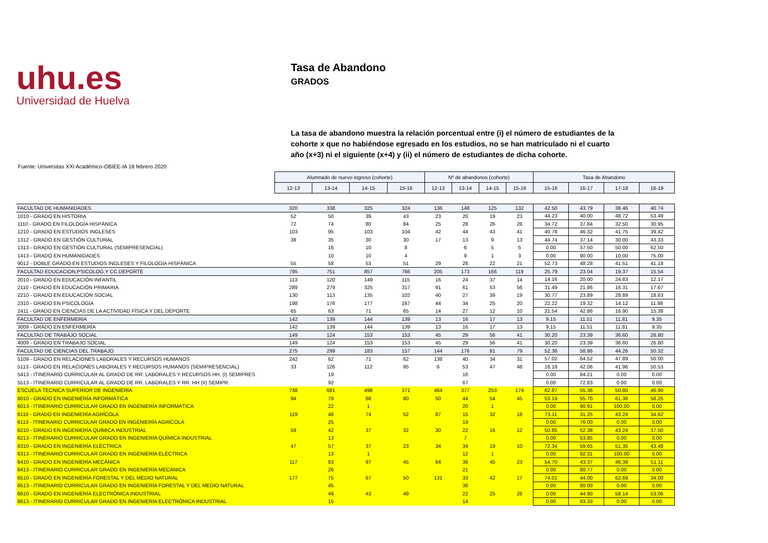uhu.es
Universidad de Huelva
Tasa de Abandono
GRADOS
La tasa de abandono muestra la relación porcentual entre (i) el número de estudiantes de la cohorte x que no habiéndose egresado en los estudios, no se han matriculado ni el cuarto año (x+3) ni el siguiente (x+4) y (ii) el número de estudiantes de dicha cohorte.
Fuente: Universitas XXI Académico-OBIEE-IA 18 febrero 2020
| | Alumnado de nuevo ingreso (cohorte) | | | | Nº de abandonos (cohorte) | | | | Tasa de Abandono | | | |
| | 12-13 | 13-14 | 14-15 | 15-16 | 12-13 | 13-14 | 14-15 | 15-16 | 15-16 | 16-17 | 17-18 | 18-19 |
| FACULTAD DE HUMANIDADES | 320 | 338 | 325 | 324 | 136 | 148 | 125 | 132 | 42.50 | 43.79 | 38.46 | 40.74 |
| 1010 - GRADO EN HISTORIA | 52 | 50 | 39 | 43 | 23 | 20 | 19 | 23 | 44.23 | 40.00 | 48.72 | 53.49 |
| 1110 - GRADO EN FILOLOGÍA HISPÁNICA | 72 | 74 | 80 | 84 | 25 | 28 | 26 | 26 | 34.72 | 37.84 | 32.50 | 30.95 |
| 1210 - GRADO EN ESTUDIOS INGLESES | 103 | 95 | 103 | 104 | 42 | 44 | 43 | 41 | 40.78 | 46.32 | 41.75 | 39.42 |
| 1312 - GRADO EN GESTIÓN CULTURAL | 38 | 35 | 30 | 30 | 17 | 13 | 9 | 13 | 44.74 | 37.14 | 30.00 | 43.33 |
| 1313 - GRADO EN GESTIÓN CULTURAL (SEMIPRESENCIAL) | | 16 | 10 | 8 | | 6 | 5 | 5 | 0.00 | 37.50 | 50.00 | 62.50 |
| 1413 - GRADO EN HUMANIDADES | | 10 | 10 | 4 | | 9 | 1 | 3 | 0.00 | 90.00 | 10.00 | 75.00 |
| 9012 - DOBLE GRADO EN ESTUDIOS INGLESES Y FILOLOGÍA HISPÁNICA | 55 | 58 | 53 | 51 | 29 | 28 | 22 | 21 | 52.73 | 48.28 | 41.51 | 41.18 |
| FACULTAD EDUCACION,PSICOLOG.Y CC.DEPORTE | 795 | 751 | 857 | 766 | 205 | 173 | 166 | 119 | 25.79 | 23.04 | 19.37 | 15.54 |
| 2010 - GRADO EN EDUCACIÓN INFANTIL | 113 | 120 | 149 | 115 | 16 | 24 | 37 | 14 | 14.16 | 20.00 | 24.83 | 12.17 |
| 2110 - GRADO EN EDUCACIÓN PRIMARIA | 289 | 279 | 325 | 317 | 91 | 61 | 53 | 56 | 31.49 | 21.86 | 16.31 | 17.67 |
| 2210 - GRADO EN EDUCACIÓN SOCIAL | 130 | 113 | 135 | 102 | 40 | 27 | 39 | 19 | 30.77 | 23.89 | 28.89 | 18.63 |
| 2310 - GRADO EN PSICOLOGÍA | 198 | 176 | 177 | 167 | 44 | 34 | 25 | 20 | 22.22 | 19.32 | 14.12 | 11.98 |
| 2411 - GRADO EN CIENCIAS DE LA ACTIVIDAD FÍSICA Y DEL DEPORTE | 65 | 63 | 71 | 65 | 14 | 27 | 12 | 10 | 21.54 | 42.86 | 16.90 | 15.38 |
| FACULTAD DE ENFERMERIA | 142 | 139 | 144 | 139 | 13 | 16 | 17 | 13 | 9.15 | 11.51 | 11.81 | 9.35 |
| 3009 - GRADO EN ENFERMERÍA | 142 | 139 | 144 | 139 | 13 | 16 | 17 | 13 | 9.15 | 11.51 | 11.81 | 9.35 |
| FACULTAD DE TRABAJO SOCIAL | 149 | 124 | 153 | 153 | 45 | 29 | 56 | 41 | 30.20 | 23.39 | 36.60 | 26.80 |
| 4009 - GRADO EN TRABAJO SOCIAL | 149 | 124 | 153 | 153 | 45 | 29 | 56 | 41 | 30.20 | 23.39 | 36.60 | 26.80 |
| FACULTAD DE CIENCIAS DEL TRABAJO | 275 | 299 | 183 | 157 | 144 | 176 | 81 | 79 | 52.36 | 58.86 | 44.26 | 50.32 |
| 5109 - GRADO EN RELACIONES LABORALES Y RECURSOS HUMANOS | 242 | 62 | 71 | 62 | 138 | 40 | 34 | 31 | 57.02 | 64.52 | 47.89 | 50.00 |
| 5113 - GRADO EN RELACIONES LABORALES Y RECURSOS HUMANOS (SEMIPRESENCIAL) | 33 | 126 | 112 | 95 | 6 | 53 | 47 | 48 | 18.18 | 42.06 | 41.96 | 50.53 |
| 5413 - ITINERARIO CURRICULAR AL GRADO DE RR. LABORALES Y RECURSOS HH. (I) SEMIPRES | | 19 | | | | 16 | | | 0.00 | 84.21 | 0.00 | 0.00 |
| 5513 - ITINERARIO CURRICULAR AL GRADO DE RR. LABORALES Y RR. HH (II) SEMIPR. | | 92 | | | | 67 | | | 0.00 | 72.83 | 0.00 | 0.00 |
| ESCUELA TECNICA SUPERIOR DE INGENIERIA | 738 | 681 | 498 | 371 | 464 | 377 | 253 | 174 | 62.87 | 55.36 | 50.80 | 46.90 |
| 6010 - GRADO EN INGENIERÍA INFORMÁTICA | 94 | 79 | 88 | 80 | 50 | 44 | 54 | 45 | 53.19 | 55.70 | 61.36 | 56.25 |
| 6013 - ITINERARIO CURRICULAR GRADO EN INGENIERÍA INFORMÁTICA | | 22 | 1 | | | 20 | 1 | | 0.00 | 90.91 | 100.00 | 0.00 |
| 6110 - GRADO EN INGENIERÍA AGRÍCOLA | 119 | 48 | 74 | 52 | 87 | 15 | 32 | 18 | 73.11 | 31.25 | 43.24 | 34.62 |
| 6113 - ITINERARIO CURRICULAR GRADO EN INGENIERÍA AGRÍCOLA | | 25 | | | | 19 | | | 0.00 | 76.00 | 0.00 | 0.00 |
| 6210 - GRADO EN INGENIERÍA QUÍMICA INDUSTRIAL | 59 | 42 | 37 | 32 | 30 | 22 | 16 | 12 | 50.85 | 52.38 | 43.24 | 37.50 |
| 6213 - ITINERARIO CURRICULAR GRADO EN INGENIERÍA QUÍMICA INDUSTRIAL | | 13 | | | | 7 | | | 0.00 | 53.85 | 0.00 | 0.00 |
| 6310 - GRADO EN INGENIERÍA ELÉCTRICA | 47 | 57 | 37 | 23 | 34 | 34 | 19 | 10 | 72.34 | 59.65 | 51.35 | 43.48 |
| 6313 - ITINERARIO CURRICULAR GRADO EN INGENIERÍA ELÉCTRICA | | 13 | 1 | | | 12 | 1 | | 0.00 | 92.31 | 100.00 | 0.00 |
| 6410 - GRADO EN INGENIERÍA MECÁNICA | 117 | 83 | 97 | 45 | 64 | 36 | 45 | 23 | 54.70 | 43.37 | 46.39 | 51.11 |
| 6413 - ITINERARIO CURRICULAR GRADO EN INGENIERÍA MECÁNICA | | 26 | | | | 21 | | | 0.00 | 80.77 | 0.00 | 0.00 |
| 6510 - GRADO EN INGENIERÍA FORESTAL Y DEL MEDIO NATURAL | 177 | 75 | 67 | 50 | 131 | 33 | 42 | 17 | 74.01 | 44.00 | 62.69 | 34.00 |
| 6513 - ITINERARIO CURRICULAR GRADO EN INGENIERÍA FORESTAL Y DEL MEDIO NATURAL | | 45 | | | | 36 | | | 0.00 | 80.00 | 0.00 | 0.00 |
| 6610 - GRADO EN INGENIERÍA ELECTRÓNICA INDUSTRIAL | | 49 | 43 | 49 | | 22 | 25 | 26 | 0.00 | 44.90 | 58.14 | 53.06 |
| 6613 - ITINERARIO CURRICULAR GRADO EN INGENIERÍA ELECTRÓNICA INDUSTRIAL | | 15 | | | | 14 | | | 0.00 | 93.33 | 0.00 | 0.00 |